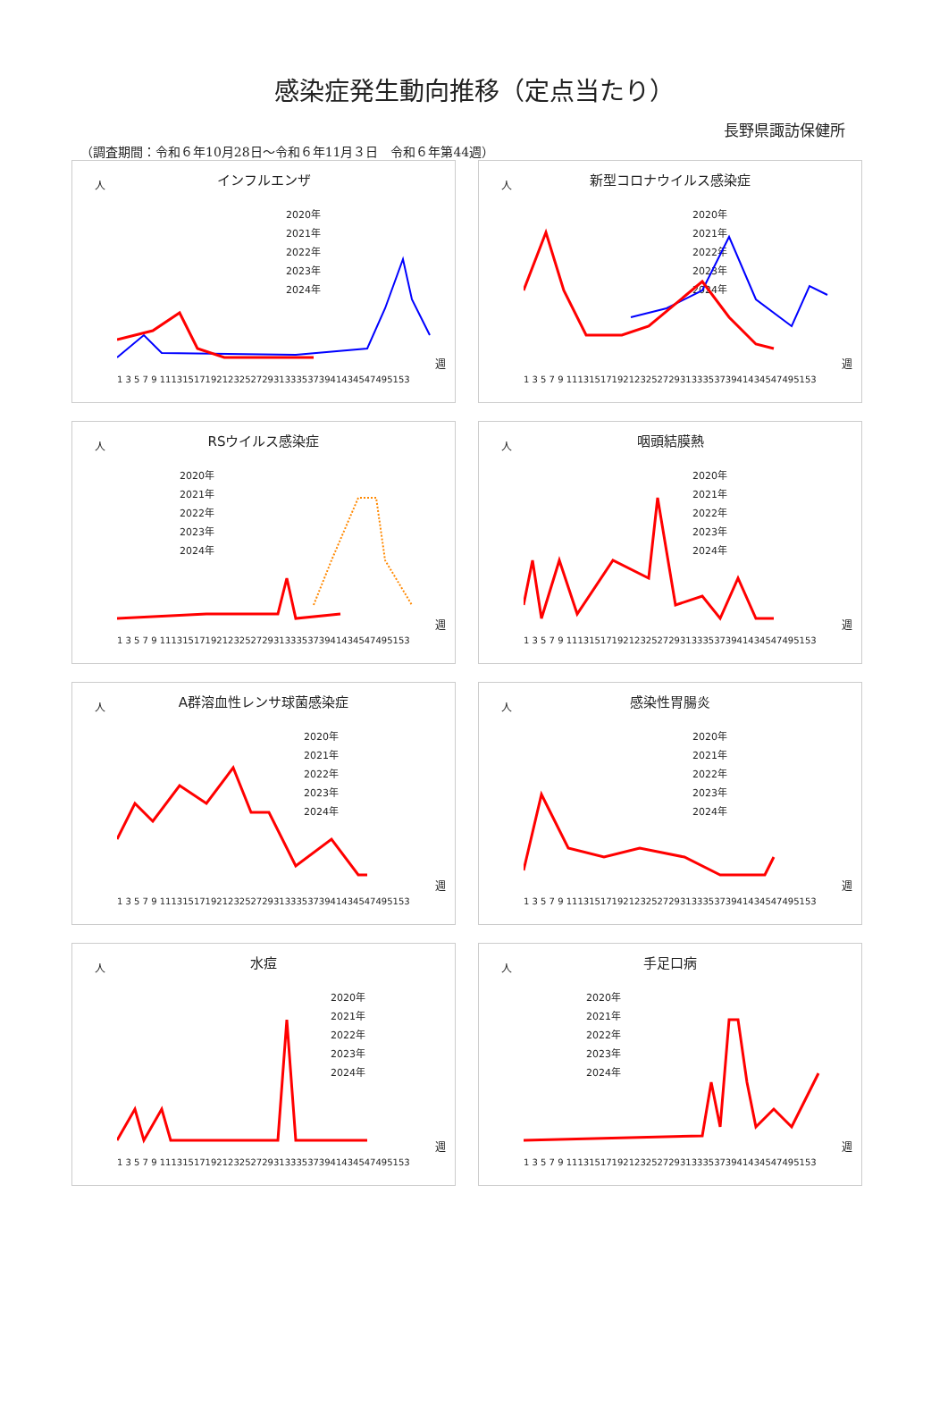感染症発生動向推移（定点当たり）
長野県諏訪保健所
（調査期間：令和６年10月28日～令和６年11月３日　令和６年第44週）
インフルエンザ
人
2020年
2021年
2022年
2023年
2024年
1 3 5 7 9 11131517192123252729313335373941434547495153
週
新型コロナウイルス感染症
人
2020年
2021年
2022年
2023年
2024年
1 3 5 7 9 11131517192123252729313335373941434547495153
週
RSウイルス感染症
人
2020年
2021年
2022年
2023年
2024年
1 3 5 7 9 11131517192123252729313335373941434547495153
週
咽頭結膜熱
人
2020年
2021年
2022年
2023年
2024年
1 3 5 7 9 11131517192123252729313335373941434547495153
週
A群溶血性レンサ球菌感染症
人
2020年
2021年
2022年
2023年
2024年
1 3 5 7 9 11131517192123252729313335373941434547495153
週
感染性胃腸炎
人
2020年
2021年
2022年
2023年
2024年
1 3 5 7 9 11131517192123252729313335373941434547495153
週
水痘
人
2020年
2021年
2022年
2023年
2024年
1 3 5 7 9 11131517192123252729313335373941434547495153
週
手足口病
人
2020年
2021年
2022年
2023年
2024年
1 3 5 7 9 11131517192123252729313335373941434547495153
週